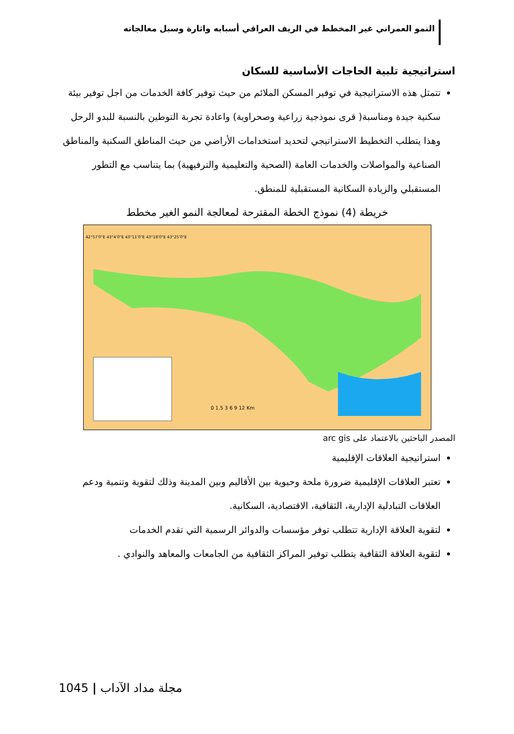النمو العمراني غير المخطط في الريف العراقي أسبابه واثارة وسبل معالجاته
استراتيجية تلبية الحاجات الأساسية للسكان
تتمثل هذه الاستراتيجية في توفير المسكن الملائم من حيث توفير كافة الخدمات من اجل توفير بيئة سكنية جيدة ومناسبة( قرى نموذجية زراعية وصحراوية) واعادة تجربة التوطين بالنسبة للبدو الرحل وهذا يتطلب التخطيط الاستراتيجي لتحديد استخدامات الأراضي من حيث المناطق السكنية والمناطق الصناعية والمواصلات والخدمات العامة (الصحية والتعليمية والترفيهية) بما يتناسب مع التطور المستقبلي والزيادة السكانية المستقبلية للمنطق.
خريطة (4) نموذج الخطة المقترحة لمعالجة النمو الغير مخطط
42°57'0"E 43°4'0"E 43°11'0"E 43°18'0"E 43°25'0"E
0 1.5 3 6 9 12 Km
المصدر الباحثين بالاعتماد على arc gis
استراتيجية العلاقات الإقليمية
تعتبر العلاقات الإقليمية ضرورة ملحة وحيوية بين الأقاليم وبين المدينة وذلك لتقوية وتنمية ودعم العلاقات التبادلية الإدارية، الثقافية، الاقتصادية، السكانية.
لتقوية العلاقة الإدارية تتطلب توفر مؤسسات والدوائر الرسمية التي تقدم الخدمات
لتقوية العلاقة الثقافية يتطلب توفير المراكز الثقافية من الجامعات والمعاهد والنوادي .
1045 | مجلة مداد الآداب